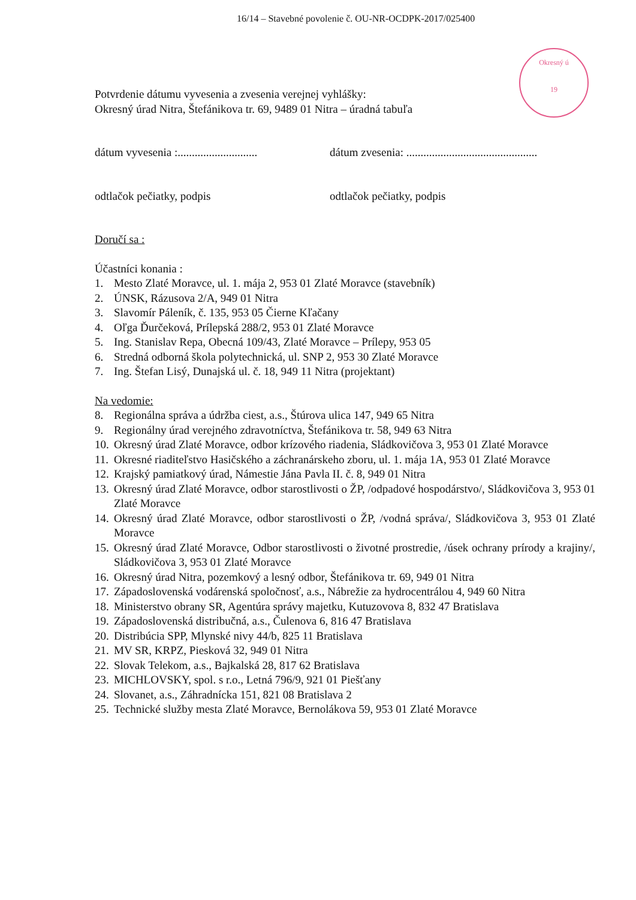16/14 – Stavebné povolenie č. OU-NR-OCDPK-2017/025400
Okresný ú
19
Potvrdenie dátumu vyvesenia a zvesenia verejnej vyhlášky:
Okresný úrad Nitra, Štefánikova tr. 69, 9489 01 Nitra – úradná tabuľa
dátum vyvesenia :............................ dátum zvesenia: ..............................................
odtlačok pečiatky, podpis odtlačok pečiatky, podpis
Doručí sa :
Účastníci konania :
1. Mesto Zlaté Moravce, ul. 1. mája 2, 953 01 Zlaté Moravce (stavebník)
2. ÚNSK, Rázusova 2/A, 949 01 Nitra
3. Slavomír Páleník, č. 135, 953 05 Čierne Kľačany
4. Oľga Ďurčeková, Prílepská 288/2, 953 01 Zlaté Moravce
5. Ing. Stanislav Repa, Obecná 109/43, Zlaté Moravce – Prílepy, 953 05
6. Stredná odborná škola polytechnická, ul. SNP 2, 953 30 Zlaté Moravce
7. Ing. Štefan Lisý, Dunajská ul. č. 18, 949 11 Nitra (projektant)
Na vedomie:
8. Regionálna správa a údržba ciest, a.s., Štúrova ulica 147, 949 65 Nitra
9. Regionálny úrad verejného zdravotníctva, Štefánikova tr. 58, 949 63 Nitra
10. Okresný úrad Zlaté Moravce, odbor krízového riadenia, Sládkovičova 3, 953 01 Zlaté Moravce
11. Okresné riaditeľstvo Hasičského a záchranárskeho zboru, ul. 1. mája 1A, 953 01 Zlaté Moravce
12. Krajský pamiatkový úrad, Námestie Jána Pavla II. č. 8, 949 01 Nitra
13. Okresný úrad Zlaté Moravce, odbor starostlivosti o ŽP, /odpadové hospodárstvo/, Sládkovičova 3, 953 01 Zlaté Moravce
14. Okresný úrad Zlaté Moravce, odbor starostlivosti o ŽP, /vodná správa/, Sládkovičova 3, 953 01 Zlaté Moravce
15. Okresný úrad Zlaté Moravce, Odbor starostlivosti o životné prostredie, /úsek ochrany prírody a krajiny/, Sládkovičova 3, 953 01 Zlaté Moravce
16. Okresný úrad Nitra, pozemkový a lesný odbor, Štefánikova tr. 69, 949 01 Nitra
17. Západoslovenská vodárenská spoločnosť, a.s., Nábrežie za hydrocentrálou 4, 949 60 Nitra
18. Ministerstvo obrany SR, Agentúra správy majetku, Kutuzovova 8, 832 47 Bratislava
19. Západoslovenská distribučná, a.s., Čulenova 6, 816 47 Bratislava
20. Distribúcia SPP, Mlynské nivy 44/b, 825 11 Bratislava
21. MV SR, KRPZ, Piesková 32, 949 01 Nitra
22. Slovak Telekom, a.s., Bajkalská 28, 817 62 Bratislava
23. MICHLOVSKY, spol. s r.o., Letná 796/9, 921 01 Piešťany
24. Slovanet, a.s., Záhradnícka 151, 821 08 Bratislava 2
25. Technické služby mesta Zlaté Moravce, Bernolákova 59, 953 01 Zlaté Moravce